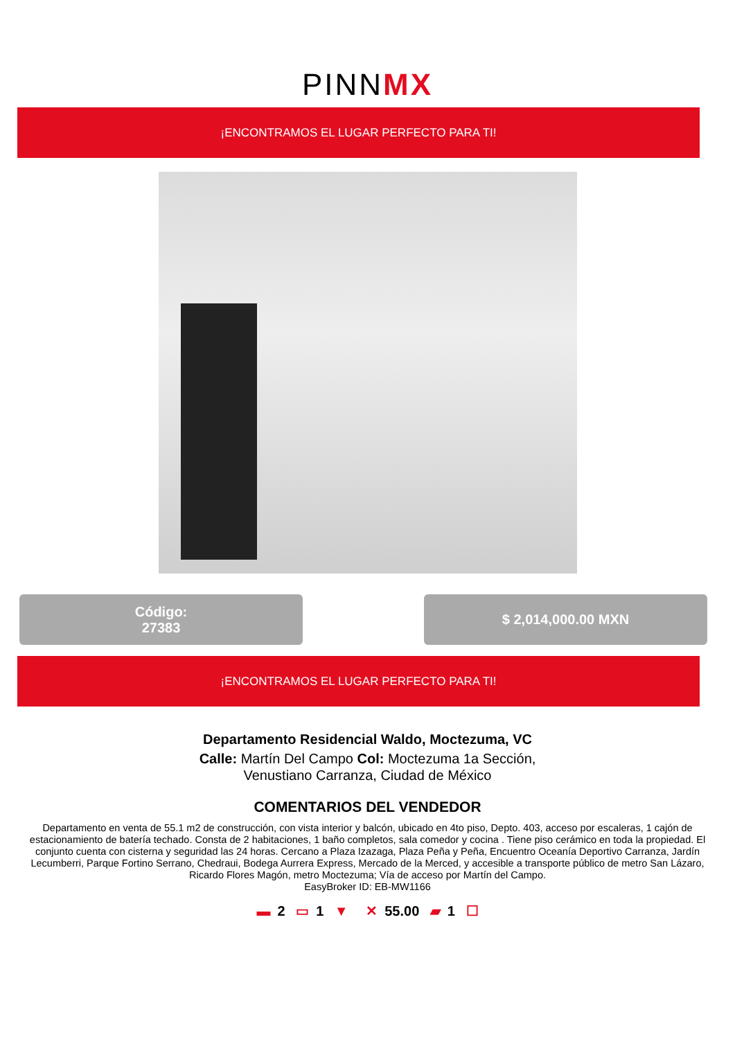PINNMX
¡ENCONTRAMOS EL LUGAR PERFECTO PARA TI!
Código:
27383
$ 2,014,000.00 MXN
¡ENCONTRAMOS EL LUGAR PERFECTO PARA TI!
Departamento Residencial Waldo, Moctezuma, VC
Calle: Martín Del Campo Col: Moctezuma 1a Sección,
Venustiano Carranza, Ciudad de México
COMENTARIOS DEL VENDEDOR
Departamento en venta de 55.1 m2 de construcción, con vista interior y balcón, ubicado en 4to piso, Depto. 403, acceso por escaleras, 1 cajón de estacionamiento de batería techado. Consta de 2 habitaciones, 1 baño completos, sala comedor y cocina . Tiene piso cerámico en toda la propiedad. El conjunto cuenta con cisterna y seguridad las 24 horas. Cercano a Plaza Izazaga, Plaza Peña y Peña, Encuentro Oceanía Deportivo Carranza, Jardín Lecumberri, Parque Fortino Serrano, Chedraui, Bodega Aurrera Express, Mercado de la Merced, y accesible a transporte público de metro San Lázaro, Ricardo Flores Magón, metro Moctezuma; Vía de acceso por Martín del Campo.
EasyBroker ID: EB-MW1166
▬ 2 ▭ 1 ▼ ✕ 55.00 ▰ 1 ☐